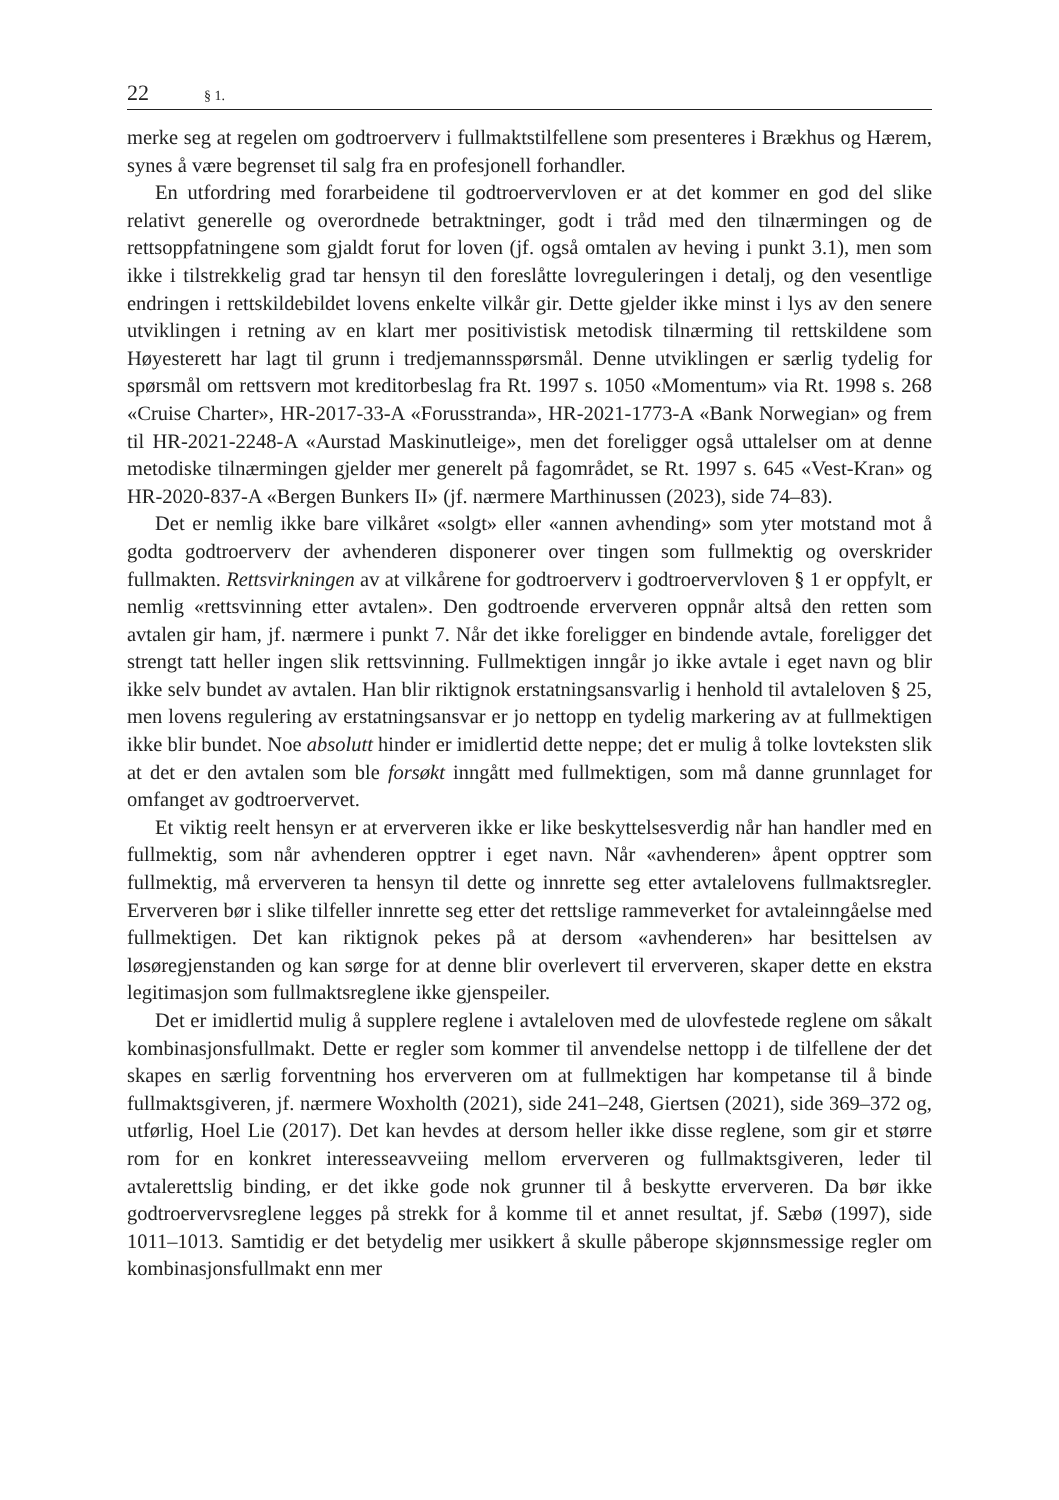22 § 1.
merke seg at regelen om godtroerverv i fullmaktstilfellene som presenteres i Brækhus og Hærem, synes å være begrenset til salg fra en profesjonell forhandler.
En utfordring med forarbeidene til godtroervervloven er at det kommer en god del slike relativt generelle og overordnede betraktninger, godt i tråd med den tilnærmingen og de rettsoppfatningene som gjaldt forut for loven (jf. også omtalen av heving i punkt 3.1), men som ikke i tilstrekkelig grad tar hensyn til den foreslåtte lovreguleringen i detalj, og den vesentlige endringen i rettskildebildet lovens enkelte vilkår gir. Dette gjelder ikke minst i lys av den senere utviklingen i retning av en klart mer positivistisk metodisk tilnærming til rettskildene som Høyesterett har lagt til grunn i tredjemannsspørsmål. Denne utviklingen er særlig tydelig for spørsmål om rettsvern mot kreditorbeslag fra Rt. 1997 s. 1050 «Momentum» via Rt. 1998 s. 268 «Cruise Charter», HR-2017-33-A «Forusstranda», HR-2021-1773-A «Bank Norwegian» og frem til HR-2021-2248-A «Aurstad Maskinutleige», men det foreligger også uttalelser om at denne metodiske tilnærmingen gjelder mer generelt på fagområdet, se Rt. 1997 s. 645 «Vest-Kran» og HR-2020-837-A «Bergen Bunkers II» (jf. nærmere Marthinussen (2023), side 74–83).
Det er nemlig ikke bare vilkåret «solgt» eller «annen avhending» som yter motstand mot å godta godtroerverv der avhenderen disponerer over tingen som fullmektig og overskrider fullmakten. Rettsvirkningen av at vilkårene for godtroerverv i godtroervervloven § 1 er oppfylt, er nemlig «rettsvinning etter avtalen». Den godtroende erververen oppnår altså den retten som avtalen gir ham, jf. nærmere i punkt 7. Når det ikke foreligger en bindende avtale, foreligger det strengt tatt heller ingen slik rettsvinning. Fullmektigen inngår jo ikke avtale i eget navn og blir ikke selv bundet av avtalen. Han blir riktignok erstatningsansvarlig i henhold til avtaleloven § 25, men lovens regulering av erstatningsansvar er jo nettopp en tydelig markering av at fullmektigen ikke blir bundet. Noe absolutt hinder er imidlertid dette neppe; det er mulig å tolke lovteksten slik at det er den avtalen som ble forsøkt inngått med fullmektigen, som må danne grunnlaget for omfanget av godtroervervet.
Et viktig reelt hensyn er at erververen ikke er like beskyttelsesverdig når han handler med en fullmektig, som når avhenderen opptrer i eget navn. Når «avhenderen» åpent opptrer som fullmektig, må erververen ta hensyn til dette og innrette seg etter avtalelovens fullmaktsregler. Erververen bør i slike tilfeller innrette seg etter det rettslige rammeverket for avtaleinngåelse med fullmektigen. Det kan riktignok pekes på at dersom «avhenderen» har besittelsen av løsøregjenstanden og kan sørge for at denne blir overlevert til erververen, skaper dette en ekstra legitimasjon som fullmaktsreglene ikke gjenspeiler.
Det er imidlertid mulig å supplere reglene i avtaleloven med de ulovfestede reglene om såkalt kombinasjonsfullmakt. Dette er regler som kommer til anvendelse nettopp i de tilfellene der det skapes en særlig forventning hos erververen om at fullmektigen har kompetanse til å binde fullmaktsgiveren, jf. nærmere Woxholth (2021), side 241–248, Giertsen (2021), side 369–372 og, utførlig, Hoel Lie (2017). Det kan hevdes at dersom heller ikke disse reglene, som gir et større rom for en konkret interesseavveiing mellom erververen og fullmaktsgiveren, leder til avtalerettslig binding, er det ikke gode nok grunner til å beskytte erververen. Da bør ikke godtroervervsreglene legges på strekk for å komme til et annet resultat, jf. Sæbø (1997), side 1011–1013. Samtidig er det betydelig mer usikkert å skulle påberope skjønnsmessige regler om kombinasjonsfullmakt enn mer